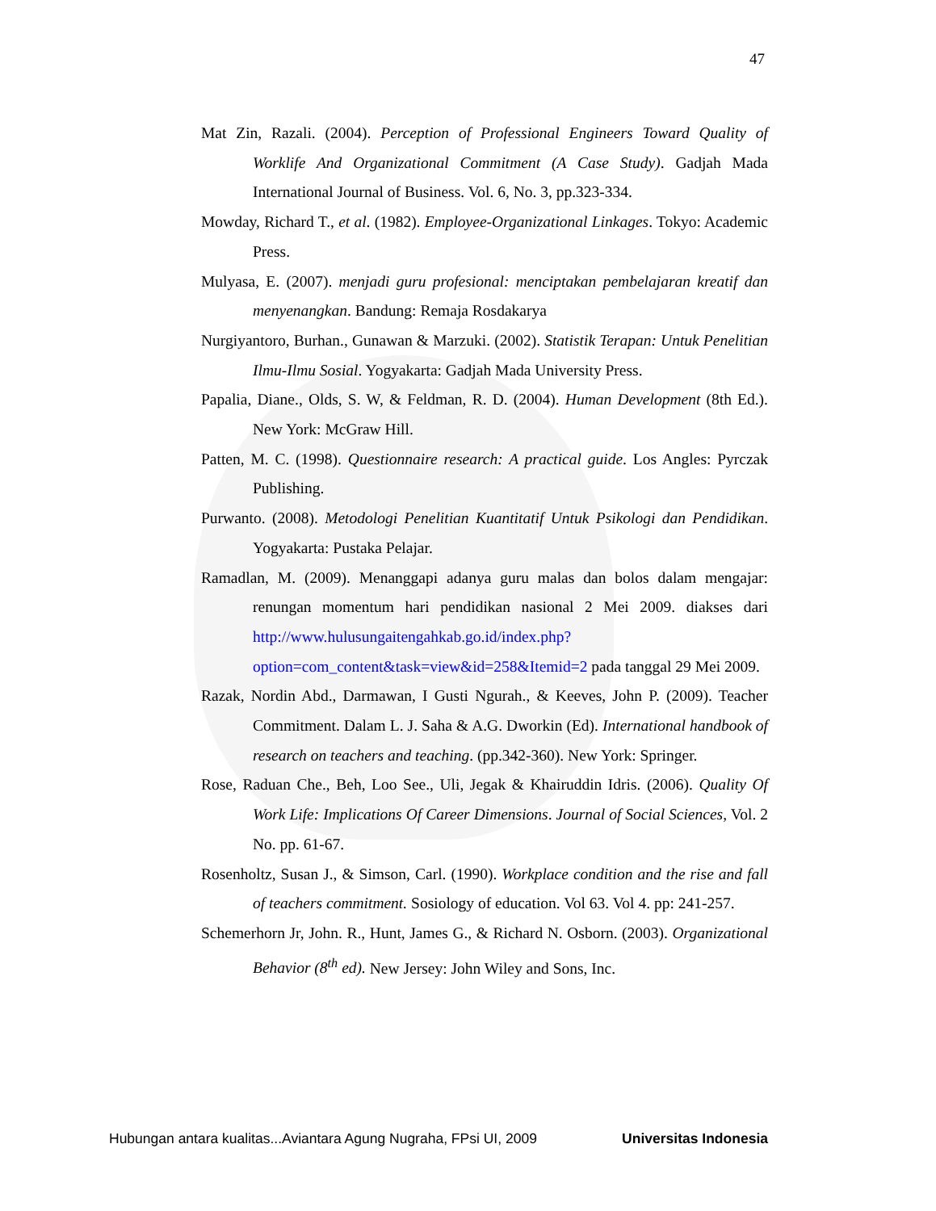47
Mat Zin, Razali. (2004). Perception of Professional Engineers Toward Quality of Worklife And Organizational Commitment (A Case Study). Gadjah Mada International Journal of Business. Vol. 6, No. 3, pp.323-334.
Mowday, Richard T., et al. (1982). Employee-Organizational Linkages. Tokyo: Academic Press.
Mulyasa, E. (2007). menjadi guru profesional: menciptakan pembelajaran kreatif dan menyenangkan. Bandung: Remaja Rosdakarya
Nurgiyantoro, Burhan., Gunawan & Marzuki. (2002). Statistik Terapan: Untuk Penelitian Ilmu-Ilmu Sosial. Yogyakarta: Gadjah Mada University Press.
Papalia, Diane., Olds, S. W, & Feldman, R. D. (2004). Human Development (8th Ed.). New York: McGraw Hill.
Patten, M. C. (1998). Questionnaire research: A practical guide. Los Angles: Pyrczak Publishing.
Purwanto. (2008). Metodologi Penelitian Kuantitatif Untuk Psikologi dan Pendidikan. Yogyakarta: Pustaka Pelajar.
Ramadlan, M. (2009). Menanggapi adanya guru malas dan bolos dalam mengajar: renungan momentum hari pendidikan nasional 2 Mei 2009. diakses dari http://www.hulusungaitengahkab.go.id/index.php?option=com_content&task=view&id=258&Itemid=2 pada tanggal 29 Mei 2009.
Razak, Nordin Abd., Darmawan, I Gusti Ngurah., & Keeves, John P. (2009). Teacher Commitment. Dalam L. J. Saha & A.G. Dworkin (Ed). International handbook of research on teachers and teaching. (pp.342-360). New York: Springer.
Rose, Raduan Che., Beh, Loo See., Uli, Jegak & Khairuddin Idris. (2006). Quality Of Work Life: Implications Of Career Dimensions. Journal of Social Sciences, Vol. 2 No. pp. 61-67.
Rosenholtz, Susan J., & Simson, Carl. (1990). Workplace condition and the rise and fall of teachers commitment. Sosiology of education. Vol 63. Vol 4. pp: 241-257.
Schemerhorn Jr, John. R., Hunt, James G., & Richard N. Osborn. (2003). Organizational Behavior (8<sup>th</sup> ed). New Jersey: John Wiley and Sons, Inc.
Hubungan antara kualitas...Aviantara Agung Nugraha, FPsi UI, 2009 Universitas Indonesia